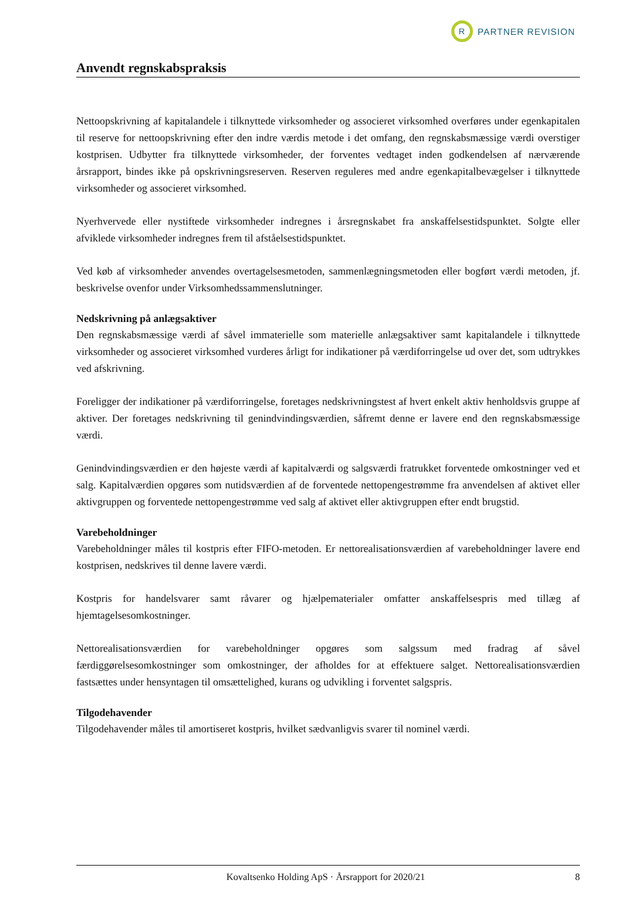R
PARTNER REVISION
Anvendt regnskabspraksis
Nettoopskrivning af kapitalandele i tilknyttede virksomheder og associeret virksomhed overføres under egenkapitalen til reserve for nettoopskrivning efter den indre værdis metode i det omfang, den regnskabsmæssige værdi overstiger kostprisen. Udbytter fra tilknyttede virksomheder, der forventes vedtaget inden godkendelsen af nærværende årsrapport, bindes ikke på opskrivningsreserven. Reserven reguleres med andre egenkapitalbevægelser i tilknyttede virksomheder og associeret virksomhed.
Nyerhvervede eller nystiftede virksomheder indregnes i årsregnskabet fra anskaffelsestidspunktet. Solgte eller afviklede virksomheder indregnes frem til afståelsestidspunktet.
Ved køb af virksomheder anvendes overtagelsesmetoden, sammenlægningsmetoden eller bogført værdi metoden, jf. beskrivelse ovenfor under Virksomhedssammenslutninger.
Nedskrivning på anlægsaktiver
Den regnskabsmæssige værdi af såvel immaterielle som materielle anlægsaktiver samt kapitalandele i tilknyttede virksomheder og associeret virksomhed vurderes årligt for indikationer på værdiforringelse ud over det, som udtrykkes ved afskrivning.
Foreligger der indikationer på værdiforringelse, foretages nedskrivningstest af hvert enkelt aktiv henholdsvis gruppe af aktiver. Der foretages nedskrivning til genindvindingsværdien, såfremt denne er lavere end den regnskabsmæssige værdi.
Genindvindingsværdien er den højeste værdi af kapitalværdi og salgsværdi fratrukket forventede omkostninger ved et salg. Kapitalværdien opgøres som nutidsværdien af de forventede nettopengestrømme fra anvendelsen af aktivet eller aktivgruppen og forventede nettopengestrømme ved salg af aktivet eller aktivgruppen efter endt brugstid.
Varebeholdninger
Varebeholdninger måles til kostpris efter FIFO-metoden. Er nettorealisationsværdien af varebeholdninger lavere end kostprisen, nedskrives til denne lavere værdi.
Kostpris for handelsvarer samt råvarer og hjælpematerialer omfatter anskaffelsespris med tillæg af hjemtagelsesomkostninger.
Nettorealisationsværdien for varebeholdninger opgøres som salgssum med fradrag af såvel færdiggørelsesomkostninger som omkostninger, der afholdes for at effektuere salget. Nettorealisationsværdien fastsættes under hensyntagen til omsættelighed, kurans og udvikling i forventet salgspris.
Tilgodehavender
Tilgodehavender måles til amortiseret kostpris, hvilket sædvanligvis svarer til nominel værdi.
Kovaltsenko Holding ApS · Årsrapport for 2020/21 8